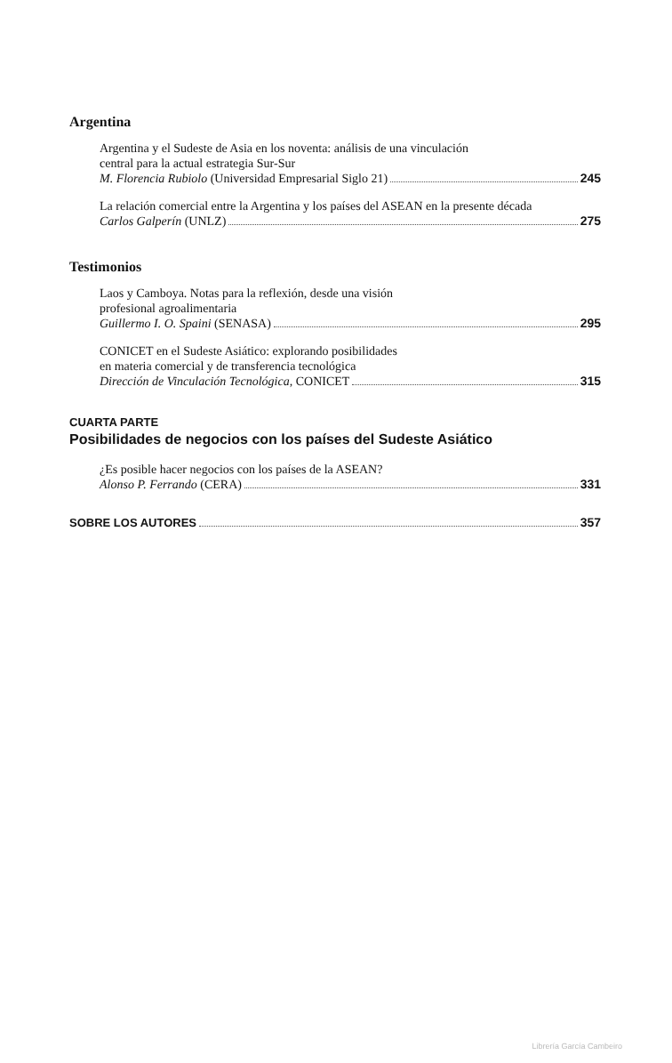Argentina
Argentina y el Sudeste de Asia en los noventa: análisis de una vinculación
central para la actual estrategia Sur-Sur
M. Florencia Rubiolo (Universidad Empresarial Siglo 21) 245
La relación comercial entre la Argentina y los países del ASEAN en la presente década
Carlos Galperín (UNLZ) 275
Testimonios
Laos y Camboya. Notas para la reflexión, desde una visión
profesional agroalimentaria
Guillermo I. O. Spaini (SENASA) 295
CONICET en el Sudeste Asiático: explorando posibilidades
en materia comercial y de transferencia tecnológica
Dirección de Vinculación Tecnológica, CONICET 315
CUARTA PARTE
Posibilidades de negocios con los países del Sudeste Asiático
¿Es posible hacer negocios con los países de la ASEAN?
Alonso P. Ferrando (CERA) 331
SOBRE LOS AUTORES 357
Librería García Cambeiro